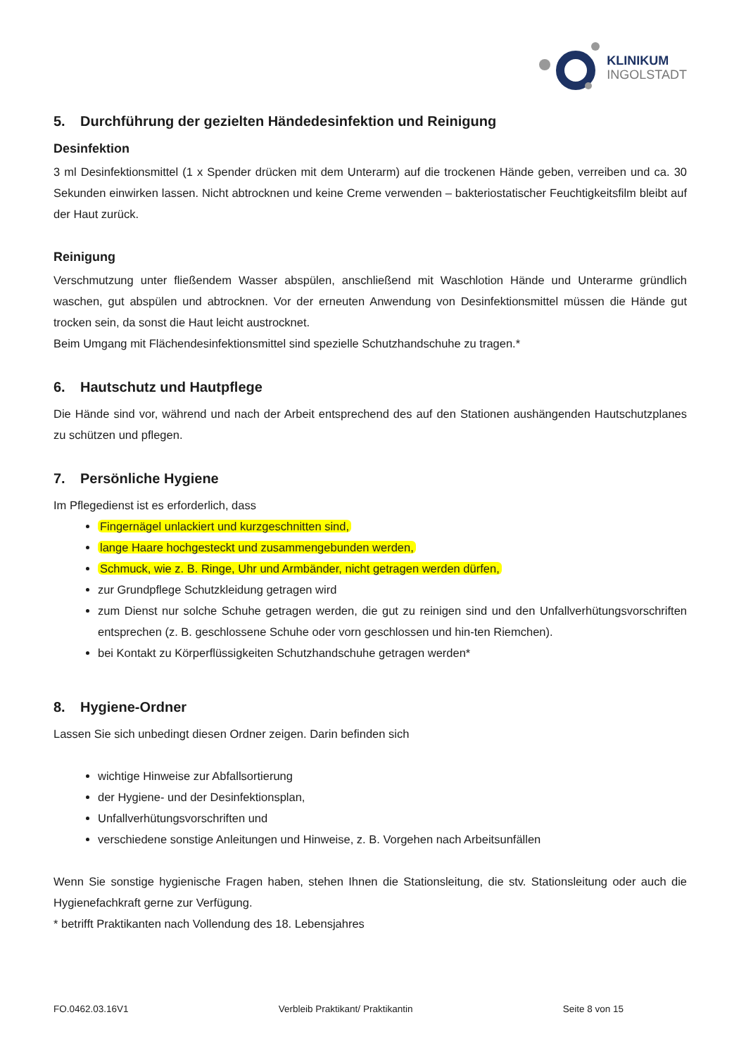KLINIKUM
INGOLSTADT
5. Durchführung der gezielten Händedesinfektion und Reinigung
Desinfektion
3 ml Desinfektionsmittel (1 x Spender drücken mit dem Unterarm) auf die trockenen Hände geben, verreiben und ca. 30 Sekunden einwirken lassen. Nicht abtrocknen und keine Creme verwenden – bakteriostatischer Feuchtigkeitsfilm bleibt auf der Haut zurück.
Reinigung
Verschmutzung unter fließendem Wasser abspülen, anschließend mit Waschlotion Hände und Unterarme gründlich waschen, gut abspülen und abtrocknen. Vor der erneuten Anwendung von Desinfektionsmittel müssen die Hände gut trocken sein, da sonst die Haut leicht austrocknet.
Beim Umgang mit Flächendesinfektionsmittel sind spezielle Schutzhandschuhe zu tragen.*
6. Hautschutz und Hautpflege
Die Hände sind vor, während und nach der Arbeit entsprechend des auf den Stationen aushängenden Hautschutzplanes zu schützen und pflegen.
7. Persönliche Hygiene
Im Pflegedienst ist es erforderlich, dass
Fingernägel unlackiert und kurzgeschnitten sind,
lange Haare hochgesteckt und zusammengebunden werden,
Schmuck, wie z. B. Ringe, Uhr und Armbänder, nicht getragen werden dürfen,
zur Grundpflege Schutzkleidung getragen wird
zum Dienst nur solche Schuhe getragen werden, die gut zu reinigen sind und den Unfallverhütungsvorschriften entsprechen (z. B. geschlossene Schuhe oder vorn geschlossen und hin-ten Riemchen).
bei Kontakt zu Körperflüssigkeiten Schutzhandschuhe getragen werden*
8. Hygiene-Ordner
Lassen Sie sich unbedingt diesen Ordner zeigen. Darin befinden sich
wichtige Hinweise zur Abfallsortierung
der Hygiene- und der Desinfektionsplan,
Unfallverhütungsvorschriften und
verschiedene sonstige Anleitungen und Hinweise, z. B. Vorgehen nach Arbeitsunfällen
Wenn Sie sonstige hygienische Fragen haben, stehen Ihnen die Stationsleitung, die stv. Stationsleitung oder auch die Hygienefachkraft gerne zur Verfügung.
* betrifft Praktikanten nach Vollendung des 18. Lebensjahres
FO.0462.03.16V1 Verbleib Praktikant/ Praktikantin Seite 8 von 15